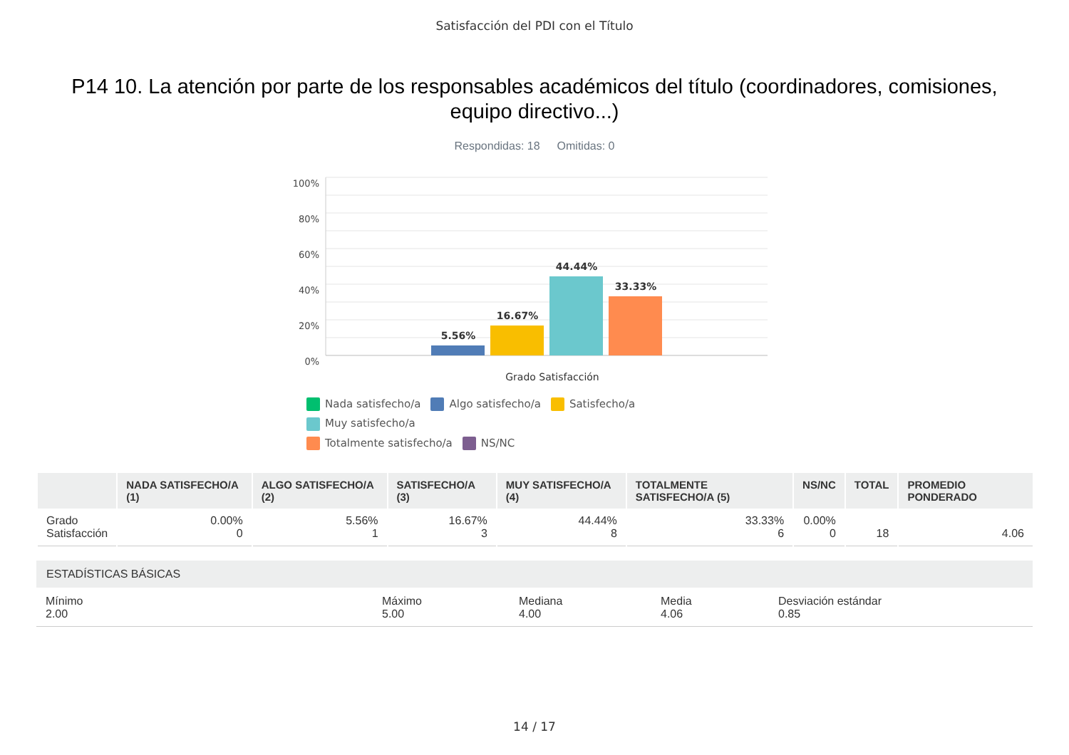Satisfacción del PDI con el Título
P14 10. La atención por parte de los responsables académicos del título (coordinadores, comisiones, equipo directivo...)
Respondidas: 18 Omitidas: 0
100%
80%
60%
40%
20%
0%
5.56%
16.67%
44.44%
33.33%
Grado Satisfacción
Nada satisfecho/a Algo satisfecho/a Satisfecho/a Muy satisfecho/a
Totalmente satisfecho/a NS/NC
| | NADA SATISFECHO/A (1) | ALGO SATISFECHO/A (2) | SATISFECHO/A (3) | MUY SATISFECHO/A (4) | TOTALMENTE SATISFECHO/A (5) | NS/NC | TOTAL | PROMEDIO PONDERADO |
| --- | --- | --- | --- | --- | --- | --- | --- | --- |
| Grado Satisfacción | 0.00% 0 | 5.56% 1 | 16.67% 3 | 44.44% 8 | 33.33% 6 | 0.00% 0 | 18 | 4.06 |
ESTADÍSTICAS BÁSICAS
Mínimo
2.00
Máximo
5.00
Mediana
4.00
Media
4.06
Desviación estándar
0.85
14 / 17